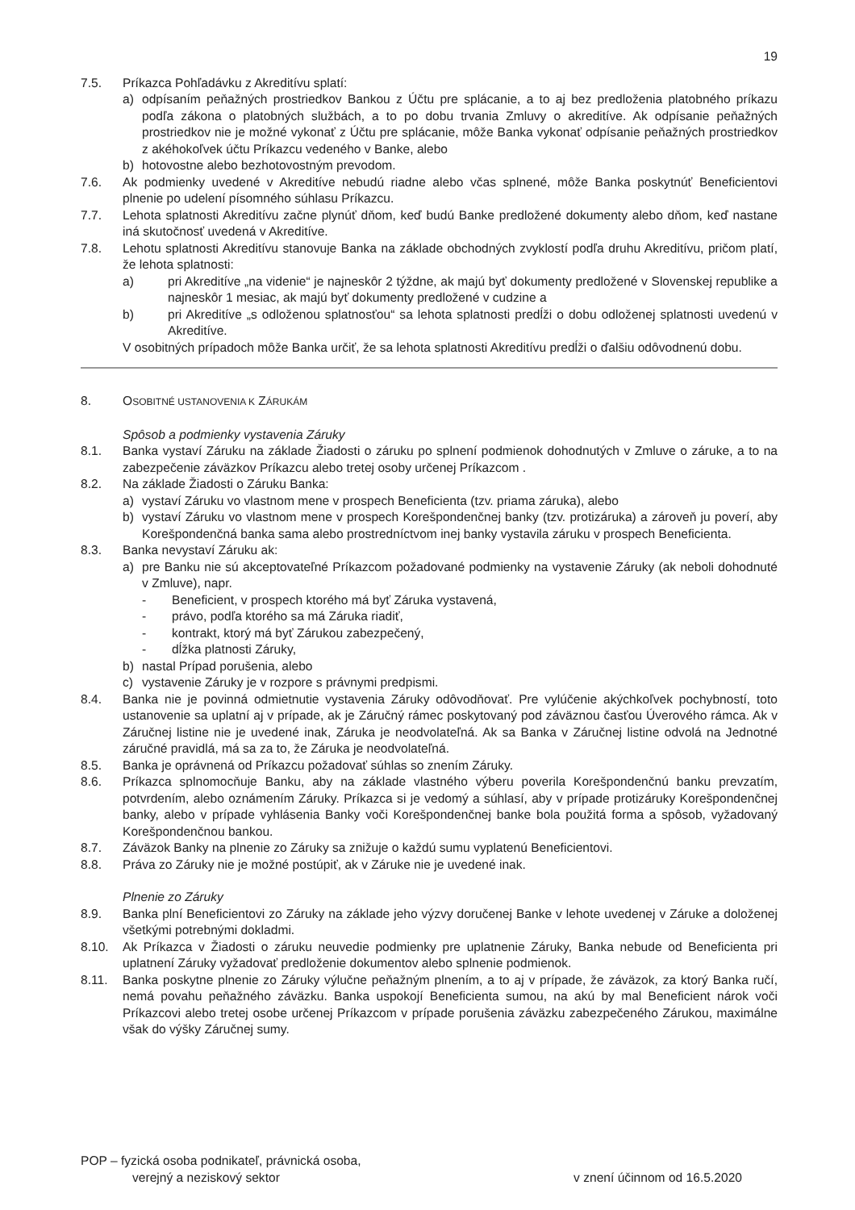19
7.5. Príkazca Pohľadávku z Akreditívu splatí:
a) odpísaním peňažných prostriedkov Bankou z Účtu pre splácanie, a to aj bez predloženia platobného príkazu podľa zákona o platobných službách, a to po dobu trvania Zmluvy o akreditíve. Ak odpísanie peňažných prostriedkov nie je možné vykonať z Účtu pre splácanie, môže Banka vykonať odpísanie peňažných prostriedkov z akéhokoľvek účtu Príkazcu vedeného v Banke, alebo
b) hotovostne alebo bezhotovostným prevodom.
7.6. Ak podmienky uvedené v Akreditíve nebudú riadne alebo včas splnené, môže Banka poskytnúť Beneficientovi plnenie po udelení písomného súhlasu Príkazcu.
7.7. Lehota splatnosti Akreditívu začne plynúť dňom, keď budú Banke predložené dokumenty alebo dňom, keď nastane iná skutočnosť uvedená v Akreditíve.
7.8. Lehotu splatnosti Akreditívu stanovuje Banka na základe obchodných zvyklostí podľa druhu Akreditívu, pričom platí, že lehota splatnosti:
a) pri Akreditíve „na videnie“ je najneskôr 2 týždne, ak majú byť dokumenty predložené v Slovenskej republike a najneskôr 1 mesiac, ak majú byť dokumenty predložené v cudzine a
b) pri Akreditíve „s odloženou splatnosťou“ sa lehota splatnosti predĺži o dobu odloženej splatnosti uvedenú v Akreditíve.
V osobitných prípadoch môže Banka určiť, že sa lehota splatnosti Akreditívu predĺži o ďalšiu odôvodnenú dobu.
8. OSOBITNÉ USTANOVENIA K ZÁRUKÁM
Spôsob a podmienky vystavenia Záruky
8.1. Banka vystaví Záruku na základe Žiadosti o záruku po splnení podmienok dohodnutých v Zmluve o záruke, a to na zabezpečenie záväzkov Príkazcu alebo tretej osoby určenej Príkazcom .
8.2. Na základe Žiadosti o Záruku Banka:
a) vystaví Záruku vo vlastnom mene v prospech Beneficienta (tzv. priama záruka), alebo
b) vystaví Záruku vo vlastnom mene v prospech Korešpondenčnej banky (tzv. protizáruka) a zároveň ju poverí, aby Korešpondenčná banka sama alebo prostredníctvom inej banky vystavila záruku v prospech Beneficienta.
8.3. Banka nevystaví Záruku ak:
a) pre Banku nie sú akceptovateľné Príkazcom požadované podmienky na vystavenie Záruky (ak neboli dohodnuté v Zmluve), napr.
- Beneficient, v prospech ktorého má byť Záruka vystavená,
- právo, podľa ktorého sa má Záruka riadiť,
- kontrakt, ktorý má byť Zárukou zabezpečený,
- dĺžka platnosti Záruky,
b) nastal Prípad porušenia, alebo
c) vystavenie Záruky je v rozpore s právnymi predpismi.
8.4. Banka nie je povinná odmietnutie vystavenia Záruky odôvodňovať. Pre vylúčenie akýchkoľvek pochybností, toto ustanovenie sa uplatní aj v prípade, ak je Záručný rámec poskytovaný pod záväznou časťou Úverového rámca. Ak v Záručnej listine nie je uvedené inak, Záruka je neodvolateľná. Ak sa Banka v Záručnej listine odvolá na Jednotné záručné pravidlá, má sa za to, že Záruka je neodvolateľná.
8.5. Banka je oprávnená od Príkazcu požadovať súhlas so znením Záruky.
8.6. Príkazca splnomocňuje Banku, aby na základe vlastného výberu poverila Korešpondenčnú banku prevzatím, potvrdením, alebo oznámením Záruky. Príkazca si je vedomý a súhlasí, aby v prípade protizáruky Korešpondenčnej banky, alebo v prípade vyhlásenia Banky voči Korešpondenčnej banke bola použitá forma a spôsob, vyžadovaný Korešpondenčnou bankou.
8.7. Záväzok Banky na plnenie zo Záruky sa znižuje o každú sumu vyplatenú Beneficientovi.
8.8. Práva zo Záruky nie je možné postúpiť, ak v Záruke nie je uvedené inak.
Plnenie zo Záruky
8.9. Banka plní Beneficientovi zo Záruky na základe jeho výzvy doručenej Banke v lehote uvedenej v Záruke a doloženej všetkými potrebnými dokladmi.
8.10. Ak Príkazca v Žiadosti o záruku neuvedie podmienky pre uplatnenie Záruky, Banka nebude od Beneficienta pri uplatnení Záruky vyžadovať predloženie dokumentov alebo splnenie podmienok.
8.11. Banka poskytne plnenie zo Záruky výlučne peňažným plnením, a to aj v prípade, že záväzok, za ktorý Banka ručí, nemá povahu peňažného záväzku. Banka uspokojí Beneficienta sumou, na akú by mal Beneficient nárok voči Príkazcovi alebo tretej osobe určenej Príkazcom v prípade porušenia záväzku zabezpečeného Zárukou, maximálne však do výšky Záručnej sumy.
POP – fyzická osoba podnikateľ, právnická osoba,
verejný a neziskový sektor v znení účinnom od 16.5.2020